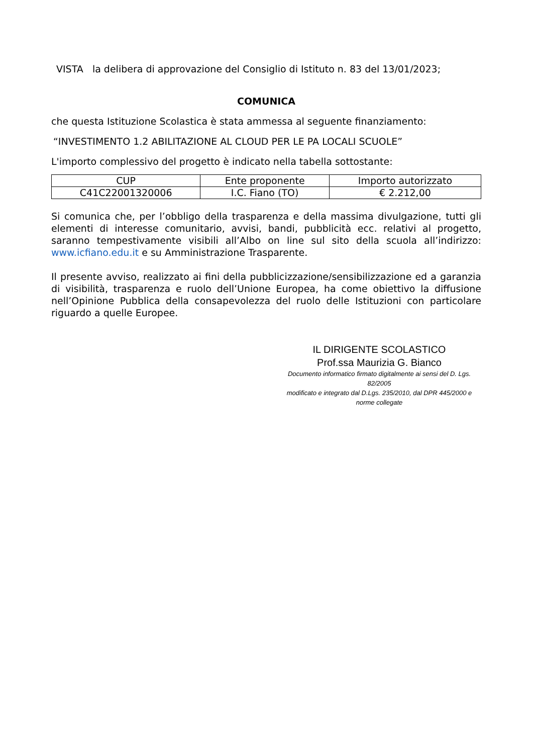VISTA la delibera di approvazione del Consiglio di Istituto n. 83 del 13/01/2023;
COMUNICA
che questa Istituzione Scolastica è stata ammessa al seguente finanziamento:
“INVESTIMENTO 1.2 ABILITAZIONE AL CLOUD PER LE PA LOCALI SCUOLE”
L'importo complessivo del progetto è indicato nella tabella sottostante:
| CUP | Ente proponente | Importo autorizzato |
| --- | --- | --- |
| C41C22001320006 | I.C. Fiano (TO) | € 2.212,00 |
Si comunica che, per l’obbligo della trasparenza e della massima divulgazione, tutti gli elementi di interesse comunitario, avvisi, bandi, pubblicità ecc. relativi al progetto, saranno tempestivamente visibili all’Albo on line sul sito della scuola all’indirizzo: www.icfiano.edu.it e su Amministrazione Trasparente.
Il presente avviso, realizzato ai fini della pubblicizzazione/sensibilizzazione ed a garanzia di visibilità, trasparenza e ruolo dell’Unione Europea, ha come obiettivo la diffusione nell’Opinione Pubblica della consapevolezza del ruolo delle Istituzioni con particolare riguardo a quelle Europee.
IL DIRIGENTE SCOLASTICO
Prof.ssa Maurizia G. Bianco
Documento informatico firmato digitalmente ai sensi del D. Lgs. 82/2005
modificato e integrato dal D.Lgs. 235/2010, dal DPR 445/2000 e norme collegate